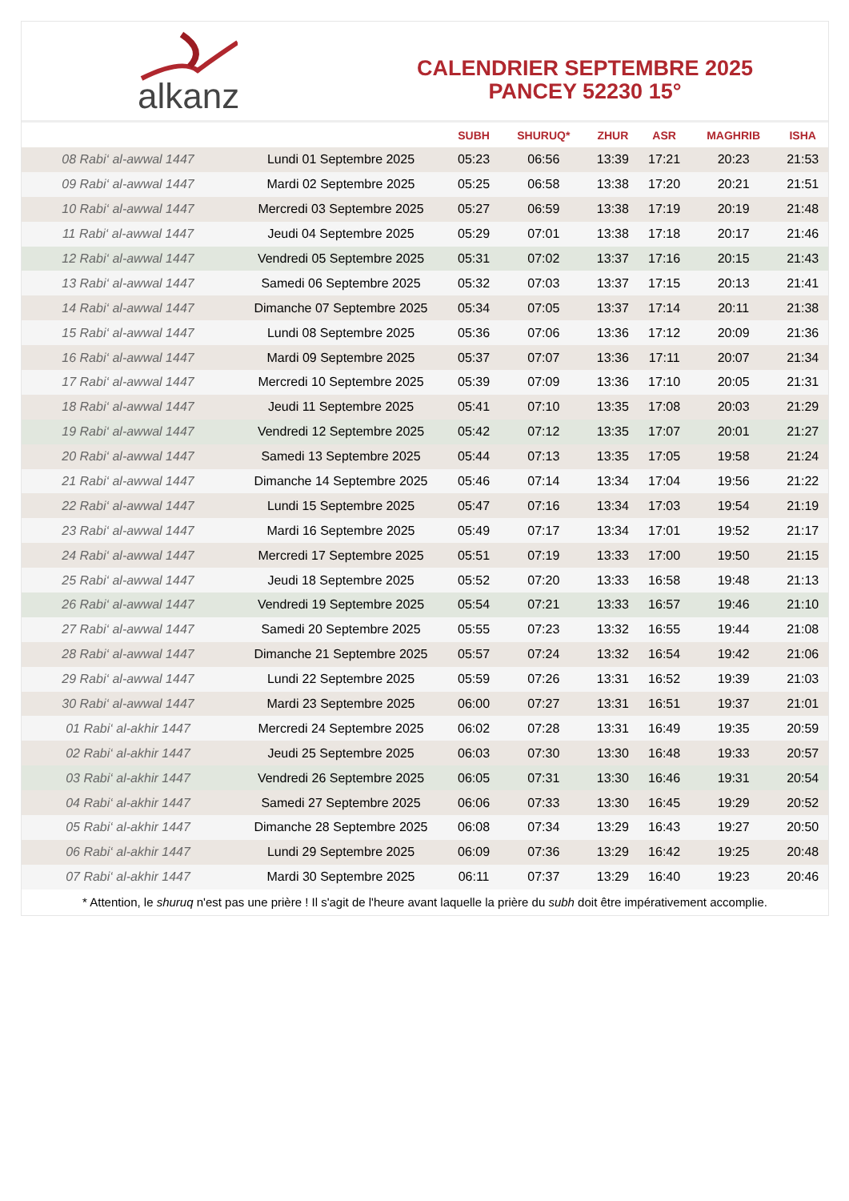alkanz
CALENDRIER SEPTEMBRE 2025
PANCEY 52230 15°
| | | SUBH | SHURUQ* | ZHUR | ASR | MAGHRIB | ISHA |
| --- | --- | --- | --- | --- | --- | --- | --- |
| 08 Rabi‘ al-awwal 1447 | Lundi 01 Septembre 2025 | 05:23 | 06:56 | 13:39 | 17:21 | 20:23 | 21:53 |
| 09 Rabi‘ al-awwal 1447 | Mardi 02 Septembre 2025 | 05:25 | 06:58 | 13:38 | 17:20 | 20:21 | 21:51 |
| 10 Rabi‘ al-awwal 1447 | Mercredi 03 Septembre 2025 | 05:27 | 06:59 | 13:38 | 17:19 | 20:19 | 21:48 |
| 11 Rabi‘ al-awwal 1447 | Jeudi 04 Septembre 2025 | 05:29 | 07:01 | 13:38 | 17:18 | 20:17 | 21:46 |
| 12 Rabi‘ al-awwal 1447 | Vendredi 05 Septembre 2025 | 05:31 | 07:02 | 13:37 | 17:16 | 20:15 | 21:43 |
| 13 Rabi‘ al-awwal 1447 | Samedi 06 Septembre 2025 | 05:32 | 07:03 | 13:37 | 17:15 | 20:13 | 21:41 |
| 14 Rabi‘ al-awwal 1447 | Dimanche 07 Septembre 2025 | 05:34 | 07:05 | 13:37 | 17:14 | 20:11 | 21:38 |
| 15 Rabi‘ al-awwal 1447 | Lundi 08 Septembre 2025 | 05:36 | 07:06 | 13:36 | 17:12 | 20:09 | 21:36 |
| 16 Rabi‘ al-awwal 1447 | Mardi 09 Septembre 2025 | 05:37 | 07:07 | 13:36 | 17:11 | 20:07 | 21:34 |
| 17 Rabi‘ al-awwal 1447 | Mercredi 10 Septembre 2025 | 05:39 | 07:09 | 13:36 | 17:10 | 20:05 | 21:31 |
| 18 Rabi‘ al-awwal 1447 | Jeudi 11 Septembre 2025 | 05:41 | 07:10 | 13:35 | 17:08 | 20:03 | 21:29 |
| 19 Rabi‘ al-awwal 1447 | Vendredi 12 Septembre 2025 | 05:42 | 07:12 | 13:35 | 17:07 | 20:01 | 21:27 |
| 20 Rabi‘ al-awwal 1447 | Samedi 13 Septembre 2025 | 05:44 | 07:13 | 13:35 | 17:05 | 19:58 | 21:24 |
| 21 Rabi‘ al-awwal 1447 | Dimanche 14 Septembre 2025 | 05:46 | 07:14 | 13:34 | 17:04 | 19:56 | 21:22 |
| 22 Rabi‘ al-awwal 1447 | Lundi 15 Septembre 2025 | 05:47 | 07:16 | 13:34 | 17:03 | 19:54 | 21:19 |
| 23 Rabi‘ al-awwal 1447 | Mardi 16 Septembre 2025 | 05:49 | 07:17 | 13:34 | 17:01 | 19:52 | 21:17 |
| 24 Rabi‘ al-awwal 1447 | Mercredi 17 Septembre 2025 | 05:51 | 07:19 | 13:33 | 17:00 | 19:50 | 21:15 |
| 25 Rabi‘ al-awwal 1447 | Jeudi 18 Septembre 2025 | 05:52 | 07:20 | 13:33 | 16:58 | 19:48 | 21:13 |
| 26 Rabi‘ al-awwal 1447 | Vendredi 19 Septembre 2025 | 05:54 | 07:21 | 13:33 | 16:57 | 19:46 | 21:10 |
| 27 Rabi‘ al-awwal 1447 | Samedi 20 Septembre 2025 | 05:55 | 07:23 | 13:32 | 16:55 | 19:44 | 21:08 |
| 28 Rabi‘ al-awwal 1447 | Dimanche 21 Septembre 2025 | 05:57 | 07:24 | 13:32 | 16:54 | 19:42 | 21:06 |
| 29 Rabi‘ al-awwal 1447 | Lundi 22 Septembre 2025 | 05:59 | 07:26 | 13:31 | 16:52 | 19:39 | 21:03 |
| 30 Rabi‘ al-awwal 1447 | Mardi 23 Septembre 2025 | 06:00 | 07:27 | 13:31 | 16:51 | 19:37 | 21:01 |
| 01 Rabi‘ al-akhir 1447 | Mercredi 24 Septembre 2025 | 06:02 | 07:28 | 13:31 | 16:49 | 19:35 | 20:59 |
| 02 Rabi‘ al-akhir 1447 | Jeudi 25 Septembre 2025 | 06:03 | 07:30 | 13:30 | 16:48 | 19:33 | 20:57 |
| 03 Rabi‘ al-akhir 1447 | Vendredi 26 Septembre 2025 | 06:05 | 07:31 | 13:30 | 16:46 | 19:31 | 20:54 |
| 04 Rabi‘ al-akhir 1447 | Samedi 27 Septembre 2025 | 06:06 | 07:33 | 13:30 | 16:45 | 19:29 | 20:52 |
| 05 Rabi‘ al-akhir 1447 | Dimanche 28 Septembre 2025 | 06:08 | 07:34 | 13:29 | 16:43 | 19:27 | 20:50 |
| 06 Rabi‘ al-akhir 1447 | Lundi 29 Septembre 2025 | 06:09 | 07:36 | 13:29 | 16:42 | 19:25 | 20:48 |
| 07 Rabi‘ al-akhir 1447 | Mardi 30 Septembre 2025 | 06:11 | 07:37 | 13:29 | 16:40 | 19:23 | 20:46 |
* Attention, le shuruq n'est pas une prière ! Il s'agit de l'heure avant laquelle la prière du subh doit être impérativement accomplie.